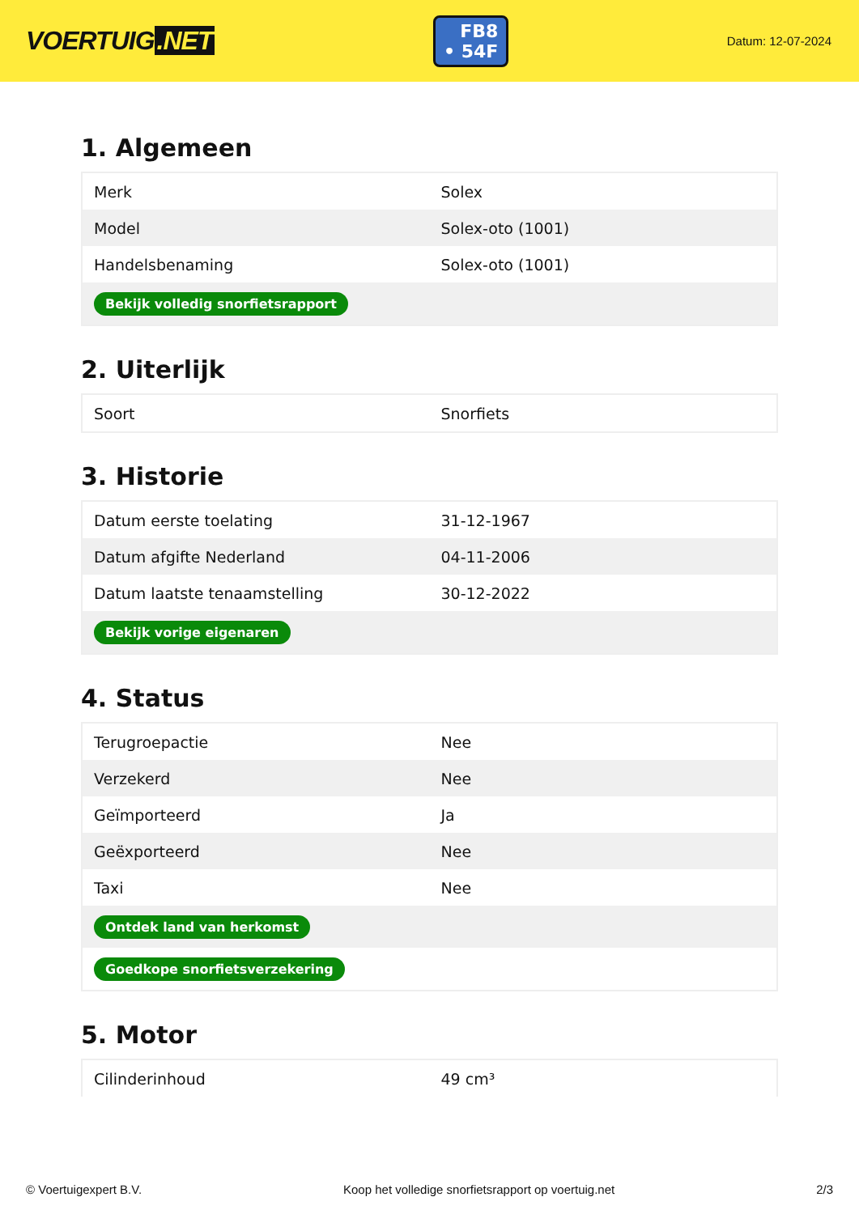VOERTUIG.NET
FB8
• 54F
Datum: 12-07-2024
1. Algemeen
| Merk | Solex |
| Model | Solex-oto (1001) |
| Handelsbenaming | Solex-oto (1001) |
| Bekijk volledig snorfietsrapport | |
2. Uiterlijk
| Soort | Snorfiets |
3. Historie
| Datum eerste toelating | 31-12-1967 |
| Datum afgifte Nederland | 04-11-2006 |
| Datum laatste tenaamstelling | 30-12-2022 |
| Bekijk vorige eigenaren | |
4. Status
| Terugroepactie | Nee |
| Verzekerd | Nee |
| Geïmporteerd | Ja |
| Geëxporteerd | Nee |
| Taxi | Nee |
| Ontdek land van herkomst | |
| Goedkope snorfietsverzekering | |
5. Motor
| Cilinderinhoud | 49 cm³ |
© Voertuigexpert B.V. Koop het volledige snorfietsrapport op voertuig.net 2/3